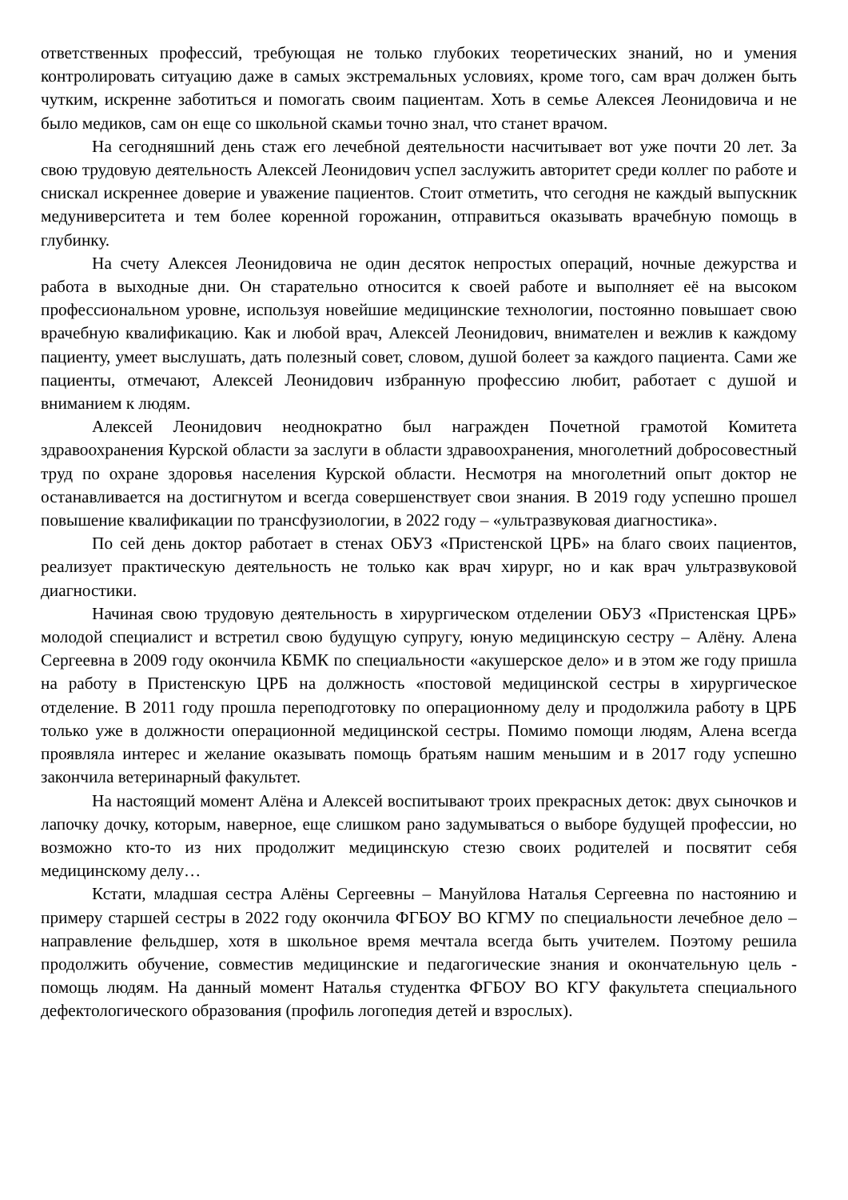ответственных профессий, требующая не только глубоких теоретических знаний, но и умения контролировать ситуацию даже в самых экстремальных условиях, кроме того, сам врач должен быть чутким, искренне заботиться и помогать своим пациентам. Хоть в семье Алексея Леонидовича и не было медиков, сам он еще со школьной скамьи точно знал, что станет врачом.
На сегодняшний день стаж его лечебной деятельности насчитывает вот уже почти 20 лет. За свою трудовую деятельность Алексей Леонидович успел заслужить авторитет среди коллег по работе и снискал искреннее доверие и уважение пациентов. Стоит отметить, что сегодня не каждый выпускник медуниверситета и тем более коренной горожанин, отправиться оказывать врачебную помощь в глубинку.
На счету Алексея Леонидовича не один десяток непростых операций, ночные дежурства и работа в выходные дни. Он старательно относится к своей работе и выполняет её на высоком профессиональном уровне, используя новейшие медицинские технологии, постоянно повышает свою врачебную квалификацию. Как и любой врач, Алексей Леонидович, внимателен и вежлив к каждому пациенту, умеет выслушать, дать полезный совет, словом, душой болеет за каждого пациента. Сами же пациенты, отмечают, Алексей Леонидович избранную профессию любит, работает с душой и вниманием к людям.
Алексей Леонидович неоднократно был награжден Почетной грамотой Комитета здравоохранения Курской области за заслуги в области здравоохранения, многолетний добросовестный труд по охране здоровья населения Курской области. Несмотря на многолетний опыт доктор не останавливается на достигнутом и всегда совершенствует свои знания. В 2019 году успешно прошел повышение квалификации по трансфузиологии, в 2022 году – «ультразвуковая диагностика».
По сей день доктор работает в стенах ОБУЗ «Пристенской ЦРБ» на благо своих пациентов, реализует практическую деятельность не только как врач хирург, но и как врач ультразвуковой диагностики.
Начиная свою трудовую деятельность в хирургическом отделении ОБУЗ «Пристенская ЦРБ» молодой специалист и встретил свою будущую супругу, юную медицинскую сестру – Алёну. Алена Сергеевна в 2009 году окончила КБМК по специальности «акушерское дело» и в этом же году пришла на работу в Пристенскую ЦРБ на должность «постовой медицинской сестры в хирургическое отделение. В 2011 году прошла переподготовку по операционному делу и продолжила работу в ЦРБ только уже в должности операционной медицинской сестры. Помимо помощи людям, Алена всегда проявляла интерес и желание оказывать помощь братьям нашим меньшим и в 2017 году успешно закончила ветеринарный факультет.
На настоящий момент Алёна и Алексей воспитывают троих прекрасных деток: двух сыночков и лапочку дочку, которым, наверное, еще слишком рано задумываться о выборе будущей профессии, но возможно кто-то из них продолжит медицинскую стезю своих родителей и посвятит себя медицинскому делу…
Кстати, младшая сестра Алёны Сергеевны – Мануйлова Наталья Сергеевна по настоянию и примеру старшей сестры в 2022 году окончила ФГБОУ ВО КГМУ по специальности лечебное дело – направление фельдшер, хотя в школьное время мечтала всегда быть учителем. Поэтому решила продолжить обучение, совместив медицинские и педагогические знания и окончательную цель - помощь людям. На данный момент Наталья студентка ФГБОУ ВО КГУ факультета специального дефектологического образования (профиль логопедия детей и взрослых).